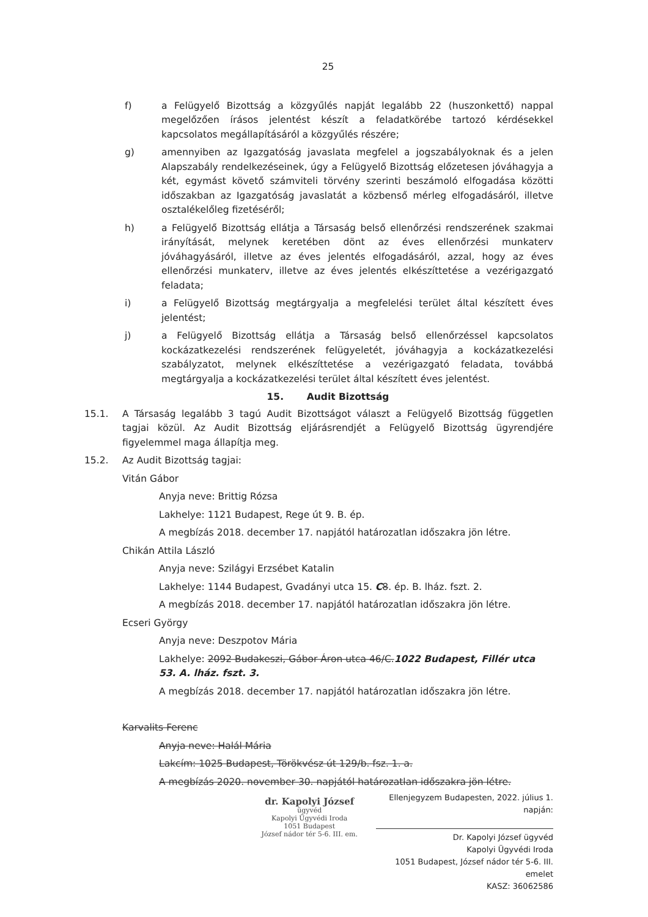25
f) a Felügyelő Bizottság a közgyűlés napját legalább 22 (huszonkettő) nappal megelőzően írásos jelentést készít a feladatkörébe tartozó kérdésekkel kapcsolatos megállapításáról a közgyűlés részére;
g) amennyiben az Igazgatóság javaslata megfelel a jogszabályoknak és a jelen Alapszabály rendelkezéseinek, úgy a Felügyelő Bizottság előzetesen jóváhagyja a két, egymást követő számviteli törvény szerinti beszámoló elfogadása közötti időszakban az Igazgatóság javaslatát a közbenső mérleg elfogadásáról, illetve osztalékelőleg fizetéséről;
h) a Felügyelő Bizottság ellátja a Társaság belső ellenőrzési rendszerének szakmai irányítását, melynek keretében dönt az éves ellenőrzési munkaterv jóváhagyásáról, illetve az éves jelentés elfogadásáról, azzal, hogy az éves ellenőrzési munkaterv, illetve az éves jelentés elkészíttetése a vezérigazgató feladata;
i) a Felügyelő Bizottság megtárgyalja a megfelelési terület által készített éves jelentést;
j) a Felügyelő Bizottság ellátja a Társaság belső ellenőrzéssel kapcsolatos kockázatkezelési rendszerének felügyeletét, jóváhagyja a kockázatkezelési szabályzatot, melynek elkészíttetése a vezérigazgató feladata, továbbá megtárgyalja a kockázatkezelési terület által készített éves jelentést.
15. Audit Bizottság
15.1. A Társaság legalább 3 tagú Audit Bizottságot választ a Felügyelő Bizottság független tagjai közül. Az Audit Bizottság eljárásrendjét a Felügyelő Bizottság ügyrendjére figyelemmel maga állapítja meg.
15.2. Az Audit Bizottság tagjai:
Vitán Gábor
Anyja neve: Brittig Rózsa
Lakhelye: 1121 Budapest, Rege út 9. B. ép.
A megbízás 2018. december 17. napjától határozatlan időszakra jön létre.
Chikán Attila László
Anyja neve: Szilágyi Erzsébet Katalin
Lakhelye: 1144 Budapest, Gvadányi utca 15. C 8. ép. B. lház. fszt. 2.
A megbízás 2018. december 17. napjától határozatlan időszakra jön létre.
Ecseri György
Anyja neve: Deszpotov Mária
Lakhelye: 2092 Budakeszi, Gábor Áron utca 46/C.1022 Budapest, Fillér utca 53. A. lház. fszt. 3.
A megbízás 2018. december 17. napjától határozatlan időszakra jön létre.
Karvalits Ferenc
Anyja neve: Halál Mária
Lakcím: 1025 Budapest, Törökvész út 129/b. fsz. 1. a.
A megbízás 2020. november 30. napjától határozatlan időszakra jön létre.
dr. Kapolyi József
ügyvéd
Kapolyi Ügyvédi Iroda
1051 Budapest
József nádor tér 5-6. III. em.
Ellenjegyzem Budapesten, 2022. július 1. napján:
Dr. Kapolyi József ügyvéd
Kapolyi Ügyvédi Iroda
1051 Budapest, József nádor tér 5-6. III. emelet
KASZ: 36062586